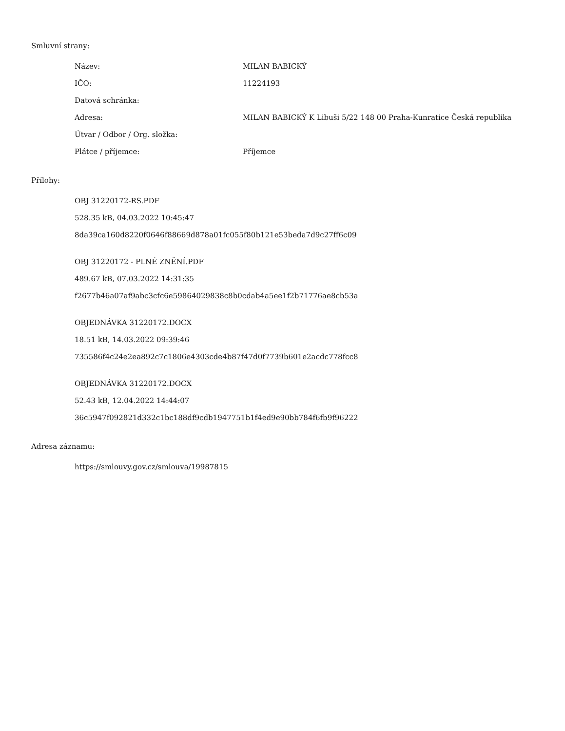Smluvní strany:
| Název: | MILAN BABICKÝ |
| IČO: | 11224193 |
| Datová schránka: | |
| Adresa: | MILAN BABICKÝ K Libuši 5/22 148 00 Praha-Kunratice Česká republika |
| Útvar / Odbor / Org. složka: | |
| Plátce / příjemce: | Příjemce |
Přílohy:
OBJ 31220172-RS.PDF
528.35 kB, 04.03.2022 10:45:47
8da39ca160d8220f0646f88669d878a01fc055f80b121e53beda7d9c27ff6c09
OBJ 31220172 - PLNÉ ZNĚNÍ.PDF
489.67 kB, 07.03.2022 14:31:35
f2677b46a07af9abc3cfc6e59864029838c8b0cdab4a5ee1f2b71776ae8cb53a
OBJEDNÁVKA 31220172.DOCX
18.51 kB, 14.03.2022 09:39:46
735586f4c24e2ea892c7c1806e4303cde4b87f47d0f7739b601e2acdc778fcc8
OBJEDNÁVKA 31220172.DOCX
52.43 kB, 12.04.2022 14:44:07
36c5947f092821d332c1bc188df9cdb1947751b1f4ed9e90bb784f6fb9f96222
Adresa záznamu:
https://smlouvy.gov.cz/smlouva/19987815